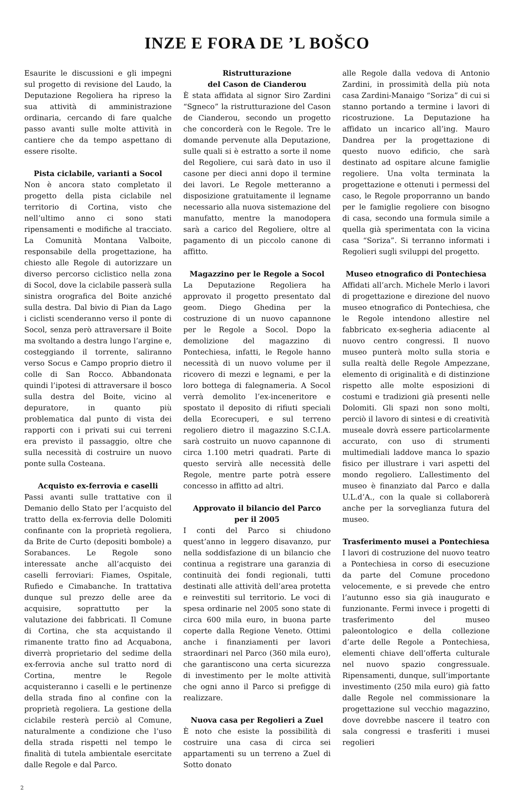INZE E FORA DE ’L BOŠCO
Esaurite le discussioni e gli impegni sul progetto di revisione del Laudo, la Deputazione Regoliera ha ripreso la sua attività di amministrazione ordinaria, cercando di fare qualche passo avanti sulle molte attività in cantiere che da tempo aspettano di essere risolte.
Pista ciclabile, varianti a Socol
Non è ancora stato completato il progetto della pista ciclabile nel territorio di Cortina, visto che nell’ultimo anno ci sono stati ripensamenti e modifiche al tracciato. La Comunità Montana Valboite, responsabile della progettazione, ha chiesto alle Regole di autorizzare un diverso percorso ciclistico nella zona di Socol, dove la ciclabile passerà sulla sinistra orografica del Boite anziché sulla destra. Dal bivio di Pian da Lago i ciclisti scenderanno verso il ponte di Socol, senza però attraversare il Boite ma svoltando a destra lungo l’argine e, costeggiando il torrente, saliranno verso Socus e Campo proprio dietro il colle di San Rocco. Abbandonata quindi l’ipotesi di attraversare il bosco sulla destra del Boite, vicino al depuratore, in quanto più problematica dal punto di vista dei rapporti con i privati sui cui terreni era previsto il passaggio, oltre che sulla necessità di costruire un nuovo ponte sulla Costeana.
Acquisto ex-ferrovia e caselli
Passi avanti sulle trattative con il Demanio dello Stato per l’acquisto del tratto della ex-ferrovia delle Dolomiti confinante con la proprietà regoliera, da Brite de Curto (depositi bombole) a Sorabances. Le Regole sono interessate anche all’acquisto dei caselli ferroviari: Fiames, Ospitale, Rufiedo e Cimabanche. In trattativa dunque sul prezzo delle aree da acquisire, soprattutto per la valutazione dei fabbricati. Il Comune di Cortina, che sta acquistando il rimanente tratto fino ad Acquabona, diverrà proprietario del sedime della ex-ferrovia anche sul tratto nord di Cortina, mentre le Regole acquisteranno i caselli e le pertinenze della strada fino al confine con la proprietà regoliera. La gestione della ciclabile resterà perciò al Comune, naturalmente a condizione che l’uso della strada rispetti nel tempo le finalità di tutela ambientale esercitate dalle Regole e dal Parco.
Ristrutturazione
del Cason de Cianderou
È stata affidata al signor Siro Zardini “Sgneco” la ristrutturazione del Cason de Cianderou, secondo un progetto che concorderà con le Regole. Tre le domande pervenute alla Deputazione, sulle quali si è estratto a sorte il nome del Regoliere, cui sarà dato in uso il casone per dieci anni dopo il termine dei lavori. Le Regole metteranno a disposizione gratuitamente il legname necessario alla nuova sistemazione del manufatto, mentre la manodopera sarà a carico del Regoliere, oltre al pagamento di un piccolo canone di affitto.
Magazzino per le Regole a Socol
La Deputazione Regoliera ha approvato il progetto presentato dal geom. Diego Ghedina per la costruzione di un nuovo capannone per le Regole a Socol. Dopo la demolizione del magazzino di Pontechiesa, infatti, le Regole hanno necessità di un nuovo volume per il ricovero di mezzi e legnami, e per la loro bottega di falegnameria. A Socol verrà demolito l’ex-inceneritore e spostato il deposito di rifiuti speciali della Ecorecuperi, e sul terreno regoliero dietro il magazzino S.C.I.A. sarà costruito un nuovo capannone di circa 1.100 metri quadrati. Parte di questo servirà alle necessità delle Regole, mentre parte potrà essere concesso in affitto ad altri.
Approvato il bilancio del Parco
per il 2005
I conti del Parco si chiudono quest’anno in leggero disavanzo, pur nella soddisfazione di un bilancio che continua a registrare una garanzia di continuità dei fondi regionali, tutti destinati alle attività dell’area protetta e reinvestiti sul territorio. Le voci di spesa ordinarie nel 2005 sono state di circa 600 mila euro, in buona parte coperte dalla Regione Veneto. Ottimi anche i finanziamenti per lavori straordinari nel Parco (360 mila euro), che garantiscono una certa sicurezza di investimento per le molte attività che ogni anno il Parco si prefigge di realizzare.
Nuova casa per Regolieri a Zuel
È noto che esiste la possibilità di costruire una casa di circa sei appartamenti su un terreno a Zuel di Sotto donato
alle Regole dalla vedova di Antonio Zardini, in prossimità della più nota casa Zardini-Manaigo “Soriza” di cui si stanno portando a termine i lavori di ricostruzione. La Deputazione ha affidato un incarico all’ing. Mauro Dandrea per la progettazione di questo nuovo edificio, che sarà destinato ad ospitare alcune famiglie regoliere. Una volta terminata la progettazione e ottenuti i permessi del caso, le Regole proporranno un bando per le famiglie regoliere con bisogno di casa, secondo una formula simile a quella già sperimentata con la vicina casa “Soriza”. Si terranno informati i Regolieri sugli sviluppi del progetto.
Museo etnografico di Pontechiesa
Affidati all’arch. Michele Merlo i lavori di progettazione e direzione del nuovo museo etnografico di Pontechiesa, che le Regole intendono allestire nel fabbricato ex-segheria adiacente al nuovo centro congressi. Il nuovo museo punterà molto sulla storia e sulla realtà delle Regole Ampezzane, elemento di originalità e di distinzione rispetto alle molte esposizioni di costumi e tradizioni già presenti nelle Dolomiti. Gli spazi non sono molti, perciò il lavoro di sintesi e di creatività museale dovrà essere particolarmente accurato, con uso di strumenti multimediali laddove manca lo spazio fisico per illustrare i vari aspetti del mondo regoliero. L’allestimento del museo è finanziato dal Parco e dalla U.L.d’A., con la quale si collaborerà anche per la sorveglianza futura del museo.
Trasferimento musei a Pontechiesa
I lavori di costruzione del nuovo teatro a Pontechiesa in corso di esecuzione da parte del Comune procedono velocemente, e si prevede che entro l’autunno esso sia già inaugurato e funzionante. Fermi invece i progetti di trasferimento del museo paleontologico e della collezione d’arte delle Regole a Pontechiesa, elementi chiave dell’offerta culturale nel nuovo spazio congressuale. Ripensamenti, dunque, sull’importante investimento (250 mila euro) già fatto dalle Regole nel commissionare la progettazione sul vecchio magazzino, dove dovrebbe nascere il teatro con sala congressi e trasferiti i musei regolieri
2